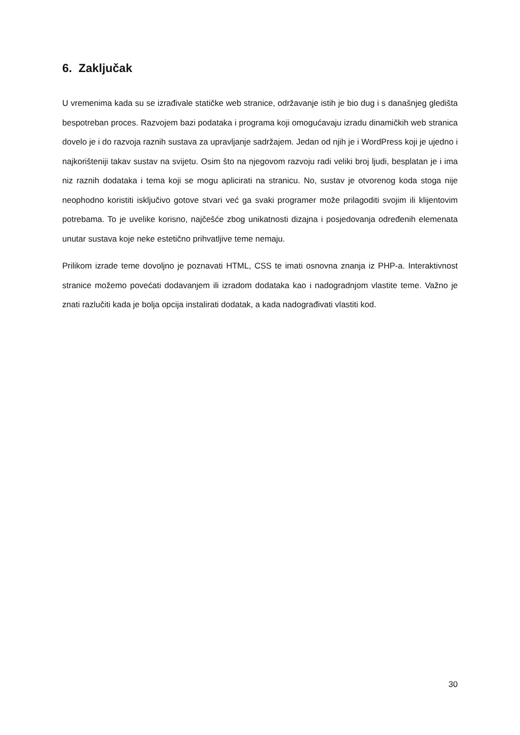6. Zaključak
U vremenima kada su se izrađivale statičke web stranice, održavanje istih je bio dug i s današnjeg gledišta bespotreban proces. Razvojem bazi podataka i programa koji omogućavaju izradu dinamičkih web stranica dovelo je i do razvoja raznih sustava za upravljanje sadržajem. Jedan od njih je i WordPress koji je ujedno i najkorišteniji takav sustav na svijetu. Osim što na njegovom razvoju radi veliki broj ljudi, besplatan je i ima niz raznih dodataka i tema koji se mogu aplicirati na stranicu. No, sustav je otvorenog koda stoga nije neophodno koristiti isključivo gotove stvari već ga svaki programer može prilagoditi svojim ili klijentovim potrebama. To je uvelike korisno, najčešće zbog unikatnosti dizajna i posjedovanja određenih elemenata unutar sustava koje neke estetično prihvatljive teme nemaju.
Prilikom izrade teme dovoljno je poznavati HTML, CSS te imati osnovna znanja iz PHP-a. Interaktivnost stranice možemo povećati dodavanjem ili izradom dodataka kao i nadogradnjom vlastite teme. Važno je znati razlučiti kada je bolja opcija instalirati dodatak, a kada nadograđivati vlastiti kod.
30